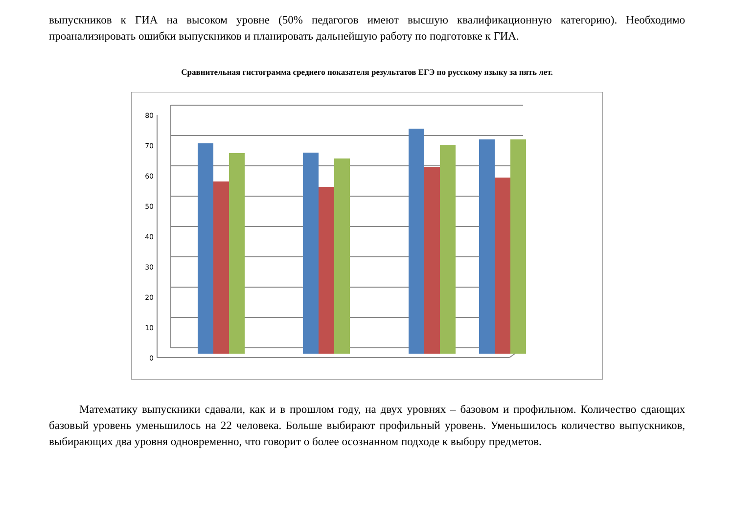выпускников к ГИА на высоком уровне (50% педагогов имеют высшую квалификационную категорию). Необходимо проанализировать ошибки выпускников и планировать дальнейшую работу по подготовке к ГИА.
Сравнительная гистограмма среднего показателя результатов ЕГЭ по русскому языку за пять лет.
80
70
60
50
40
30
20
10
0
Математику выпускники сдавали, как и в прошлом году, на двух уровнях – базовом и профильном. Количество сдающих базовый уровень уменьшилось на 22 человека. Больше выбирают профильный уровень. Уменьшилось количество выпускников, выбирающих два уровня одновременно, что говорит о более осознанном подходе к выбору предметов.